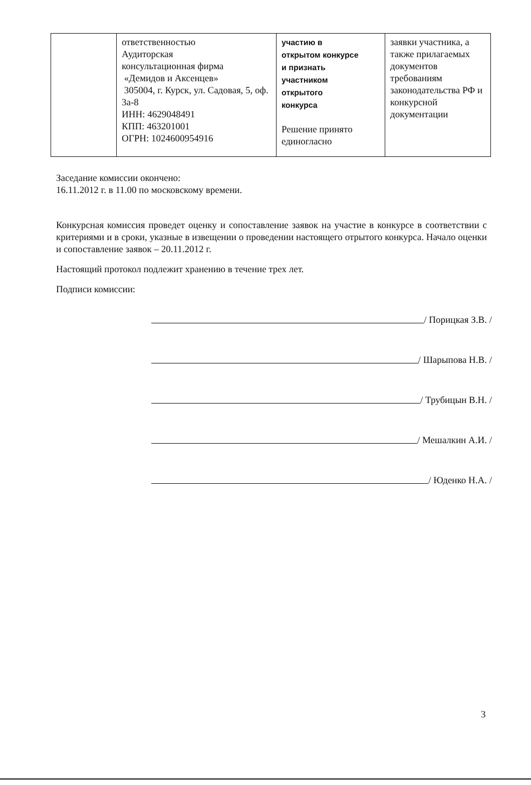| | ответственностью Аудиторская консультационная фирма «Демидов и Аксенцев» 305004, г. Курск, ул. Садовая, 5, оф. 3а-8 ИНН: 4629048491 КПП: 463201001 ОГРН: 1024600954916 | участию в открытом конкурсе и признать участником открытого конкурса Решение принято единогласно | заявки участника, а также прилагаемых документов требованиям законодательства РФ и конкурсной документации |
Заседание комиссии окончено:
16.11.2012 г. в 11.00 по московскому времени.
Конкурсная комиссия проведет оценку и сопоставление заявок на участие в конкурсе в соответствии с критериями и в сроки, указные в извещении о проведении настоящего отрытого конкурса. Начало оценки и сопоставление заявок – 20.11.2012 г.
Настоящий протокол подлежит хранению в течение трех лет.
Подписи комиссии:
/ Порицкая З.В. /
/ Шарыпова Н.В. /
/ Трубицын В.Н. /
/ Мешалкин А.И. /
/ Юденко Н.А. /
3